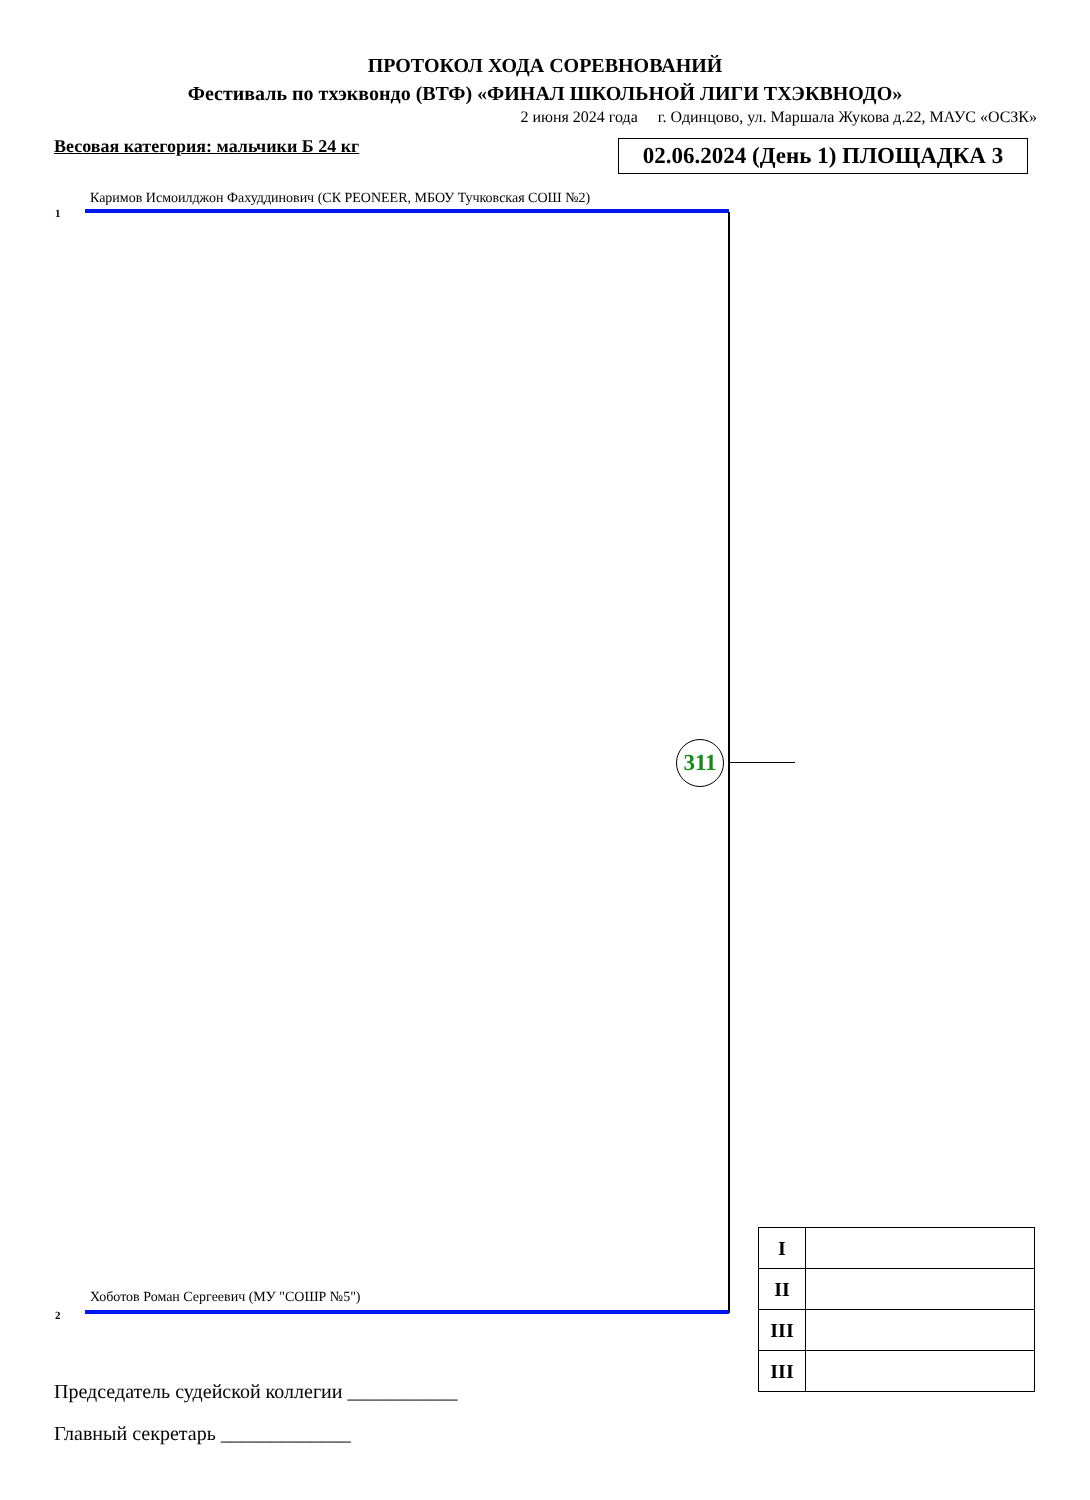ПРОТОКОЛ ХОДА СОРЕВНОВАНИЙ
Фестиваль по тхэквондо (ВТФ) «ФИНАЛ ШКОЛЬНОЙ ЛИГИ ТХЭКВНОДО»
2 июня 2024 года г. Одинцово, ул. Маршала Жукова д.22, МАУС «ОСЗК»
Весовая категория: мальчики Б 24 кг
02.06.2024 (День 1) ПЛОЩАДКА 3
Каримов Исмоилджон Фахуддинович (СК PEONEER, МБОУ Тучковская СОШ №2)
1
311
Хоботов Роман Сергеевич (МУ "СОШР №5")
2
| I | |
| II | |
| III | |
| III | |
Председатель судейской коллегии ___________
Главный секретарь _____________